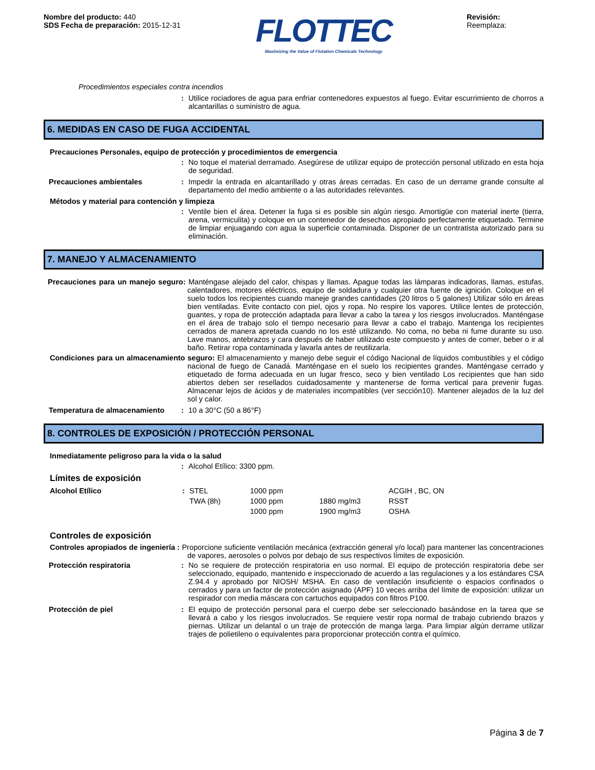Nombre del producto: 440
SDS Fecha de preparación: 2015-12-31
FLOTTEC
Maximizing the Value of Flotation Chemicals Technology
Revisión:
Reemplaza:
Procedimientos especiales contra incendios
: Utilice rociadores de agua para enfriar contenedores expuestos al fuego. Evitar escurrimiento de chorros a alcantarillas o suministro de agua.
6. MEDIDAS EN CASO DE FUGA ACCIDENTAL
Precauciones Personales, equipo de protección y procedimientos de emergencia
: No toque el material derramado. Asegúrese de utilizar equipo de protección personal utilizado en esta hoja de seguridad.
Precauciones ambientales : Impedir la entrada en alcantarillado y otras áreas cerradas. En caso de un derrame grande consulte al departamento del medio ambiente o a las autoridades relevantes.
Métodos y material para contención y limpieza
: Ventile bien el área. Detener la fuga si es posible sin algún riesgo. Amortigüe con material inerte (tierra, arena, vermiculita) y coloque en un contenedor de desechos apropiado perfectamente etiquetado. Termine de limpiar enjuagando con agua la superficie contaminada. Disponer de un contratista autorizado para su eliminación.
7. MANEJO Y ALMACENAMIENTO
Precauciones para un manejo seguro: Manténgase alejado del calor, chispas y llamas. Apague todas las lámparas indicadoras, llamas, estufas, calentadores, motores eléctricos, equipo de soldadura y cualquier otra fuente de ignición. Coloque en el suelo todos los recipientes cuando maneje grandes cantidades (20 litros o 5 galones) Utilizar sólo en áreas bien ventiladas. Evite contacto con piel, ojos y ropa. No respire los vapores. Utilice lentes de protección, guantes, y ropa de protección adaptada para llevar a cabo la tarea y los riesgos involucrados. Manténgase en el área de trabajo solo el tiempo necesario para llevar a cabo el trabajo. Mantenga los recipientes cerrados de manera apretada cuando no los esté utilizando. No coma, no beba ni fume durante su uso. Lave manos, antebrazos y cara después de haber utilizado este compuesto y antes de comer, beber o ir al baño. Retirar ropa contaminada y lavarla antes de reutilizarla.
Condiciones para un almacenamiento seguro: El almacenamiento y manejo debe seguir el código Nacional de líquidos combustibles y el código nacional de fuego de Canadá. Manténgase en el suelo los recipientes grandes. Manténgase cerrado y etiquetado de forma adecuada en un lugar fresco, seco y bien ventilado Los recipientes que han sido abiertos deben ser resellados cuidadosamente y mantenerse de forma vertical para prevenir fugas. Almacenar lejos de ácidos y de materiales incompatibles (ver sección10). Mantener alejados de la luz del sol y calor.
Temperatura de almacenamiento : 10 a 30°C (50 a 86°F)
8. CONTROLES DE EXPOSICIÓN / PROTECCIÓN PERSONAL
Inmediatamente peligroso para la vida o la salud
: Alcohol Etílico: 3300 ppm.
Límites de exposición
| Alcohol Etílico | : | STEL | 1000 ppm | | ACGIH , BC, ON |
| | | TWA (8h) | 1000 ppm | 1880 mg/m3 | RSST |
| | | | 1000 ppm | 1900 mg/m3 | OSHA |
Controles de exposición
Controles apropiados de ingeniería : Proporcione suficiente ventilación mecánica (extracción general y/o local) para mantener las concentraciones de vapores, aerosoles o polvos por debajo de sus respectivos límites de exposición.
Protección respiratoria : No se requiere de protección respiratoria en uso normal. El equipo de protección respiratoria debe ser seleccionado, equipado, mantenido e inspeccionado de acuerdo a las regulaciones y a los estándares CSA Z.94.4 y aprobado por NIOSH/ MSHA. En caso de ventilación insuficiente o espacios confinados o cerrados y para un factor de protección asignado (APF) 10 veces arriba del límite de exposición: utilizar un respirador con media máscara con cartuchos equipados con filtros P100.
Protección de piel : El equipo de protección personal para el cuerpo debe ser seleccionado basándose en la tarea que se llevará a cabo y los riesgos involucrados. Se requiere vestir ropa normal de trabajo cubriendo brazos y piernas. Utilizar un delantal o un traje de protección de manga larga. Para limpiar algún derrame utilizar trajes de polietileno o equivalentes para proporcionar protección contra el químico.
Página 3 de 7